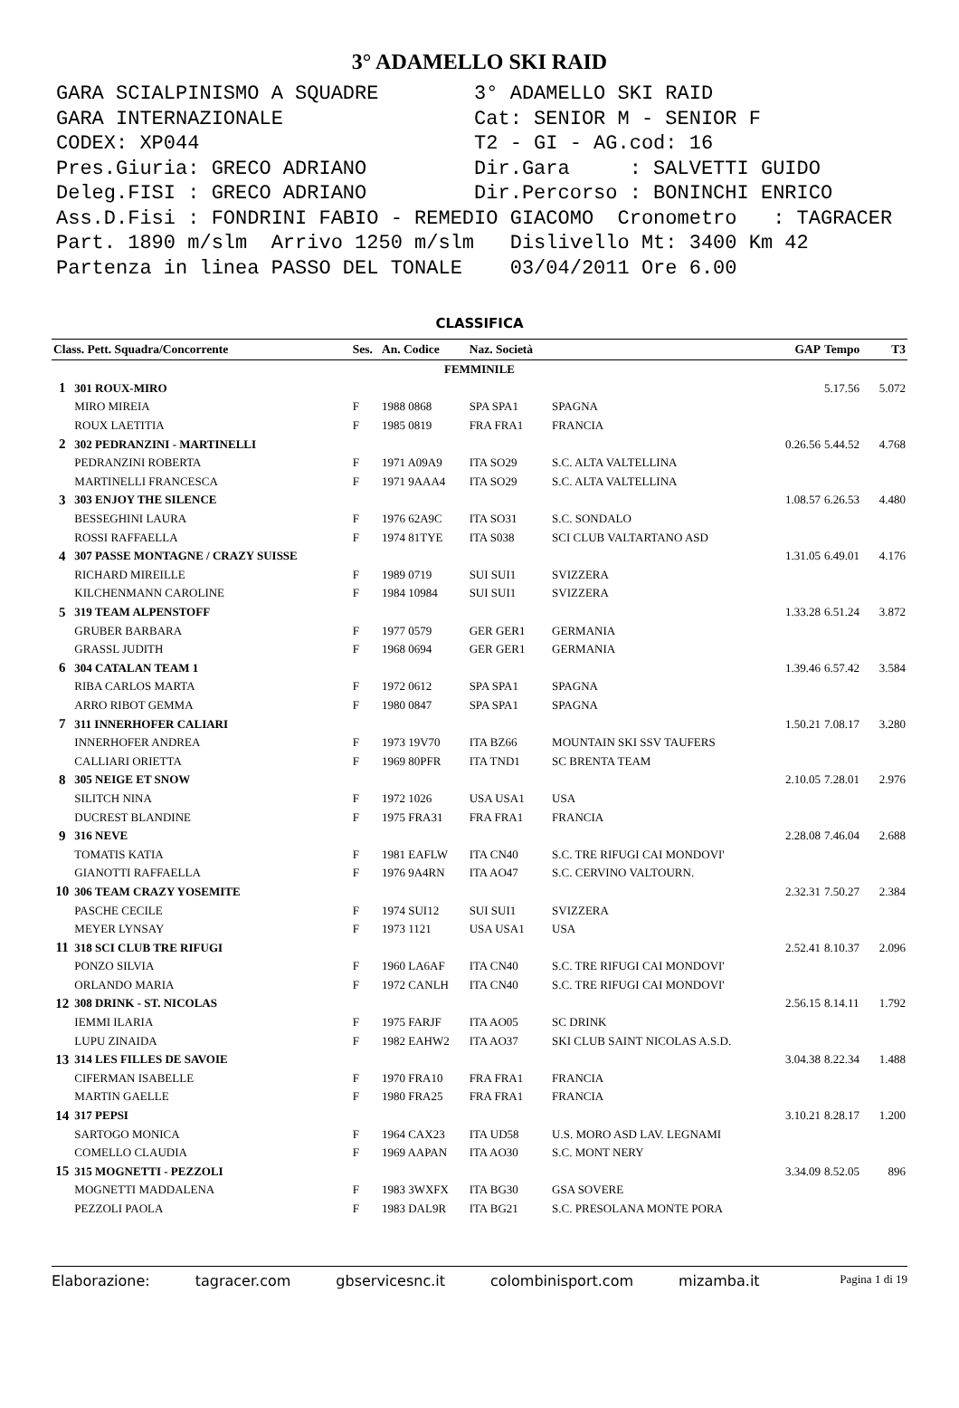3° ADAMELLO SKI RAID
GARA SCIALPINISMO A SQUADRE 3° ADAMELLO SKI RAID GARA INTERNAZIONALE Cat: SENIOR M - SENIOR F CODEX: XP044 T2 - GI - AG.cod: 16 Pres.Giuria: GRECO ADRIANO Dir.Gara : SALVETTI GUIDO Deleg.FISI : GRECO ADRIANO Dir.Percorso : BONINCHI ENRICO Ass.D.Fisi : FONDRINI FABIO - REMEDIO GIACOMO Cronometro : TAGRACER Part. 1890 m/slm Arrivo 1250 m/slm Dislivello Mt: 3400 Km 42 Partenza in linea PASSO DEL TONALE 03/04/2011 Ore 6.00
CLASSIFICA
| Class. Pett. Squadra/Concorrente | | Ses. | An. Codice | Naz. Società | | GAP | Tempo | T3 |
| --- | --- | --- | --- | --- | --- | --- | --- | --- |
| FEMMINILE | | | | | | | | |
| 1 | 301 ROUX-MIRO | | | | | | 5.17.56 | 5.072 |
| | MIRO MIREIA | F | 1988 0868 | SPA SPA1 | SPAGNA | | | |
| | ROUX LAETITIA | F | 1985 0819 | FRA FRA1 | FRANCIA | | | |
| 2 | 302 PEDRANZINI - MARTINELLI | | | | | 0.26.56 | 5.44.52 | 4.768 |
| | PEDRANZINI ROBERTA | F | 1971 A09A9 | ITA SO29 | S.C. ALTA VALTELLINA | | | |
| | MARTINELLI FRANCESCA | F | 1971 9AAA4 | ITA SO29 | S.C. ALTA VALTELLINA | | | |
| 3 | 303 ENJOY THE SILENCE | | | | | 1.08.57 | 6.26.53 | 4.480 |
| | BESSEGHINI LAURA | F | 1976 62A9C | ITA SO31 | S.C. SONDALO | | | |
| | ROSSI RAFFAELLA | F | 1974 81TYE | ITA S038 | SCI CLUB VALTARTANO ASD | | | |
| 4 | 307 PASSE MONTAGNE / CRAZY SUISSE | | | | | 1.31.05 | 6.49.01 | 4.176 |
| | RICHARD MIREILLE | F | 1989 0719 | SUI SUI1 | SVIZZERA | | | |
| | KILCHENMANN CAROLINE | F | 1984 10984 | SUI SUI1 | SVIZZERA | | | |
| 5 | 319 TEAM ALPENSTOFF | | | | | 1.33.28 | 6.51.24 | 3.872 |
| | GRUBER BARBARA | F | 1977 0579 | GER GER1 | GERMANIA | | | |
| | GRASSL JUDITH | F | 1968 0694 | GER GER1 | GERMANIA | | | |
| 6 | 304 CATALAN TEAM 1 | | | | | 1.39.46 | 6.57.42 | 3.584 |
| | RIBA CARLOS MARTA | F | 1972 0612 | SPA SPA1 | SPAGNA | | | |
| | ARRO RIBOT GEMMA | F | 1980 0847 | SPA SPA1 | SPAGNA | | | |
| 7 | 311 INNERHOFER CALIARI | | | | | 1.50.21 | 7.08.17 | 3.280 |
| | INNERHOFER ANDREA | F | 1973 19V70 | ITA BZ66 | MOUNTAIN SKI SSV TAUFERS | | | |
| | CALLIARI ORIETTA | F | 1969 80PFR | ITA TND1 | SC BRENTA TEAM | | | |
| 8 | 305 NEIGE ET SNOW | | | | | 2.10.05 | 7.28.01 | 2.976 |
| | SILITCH NINA | F | 1972 1026 | USA USA1 | USA | | | |
| | DUCREST BLANDINE | F | 1975 FRA31 | FRA FRA1 | FRANCIA | | | |
| 9 | 316 NEVE | | | | | 2.28.08 | 7.46.04 | 2.688 |
| | TOMATIS KATIA | F | 1981 EAFLW | ITA CN40 | S.C. TRE RIFUGI CAI MONDOVI' | | | |
| | GIANOTTI RAFFAELLA | F | 1976 9A4RN | ITA AO47 | S.C. CERVINO VALTOURN. | | | |
| 10 | 306 TEAM CRAZY YOSEMITE | | | | | 2.32.31 | 7.50.27 | 2.384 |
| | PASCHE CECILE | F | 1974 SUI12 | SUI SUI1 | SVIZZERA | | | |
| | MEYER LYNSAY | F | 1973 1121 | USA USA1 | USA | | | |
| 11 | 318 SCI CLUB TRE RIFUGI | | | | | 2.52.41 | 8.10.37 | 2.096 |
| | PONZO SILVIA | F | 1960 LA6AF | ITA CN40 | S.C. TRE RIFUGI CAI MONDOVI' | | | |
| | ORLANDO MARIA | F | 1972 CANLH | ITA CN40 | S.C. TRE RIFUGI CAI MONDOVI' | | | |
| 12 | 308 DRINK - ST. NICOLAS | | | | | 2.56.15 | 8.14.11 | 1.792 |
| | IEMMI ILARIA | F | 1975 FARJF | ITA AO05 | SC DRINK | | | |
| | LUPU ZINAIDA | F | 1982 EAHW2 | ITA AO37 | SKI CLUB SAINT NICOLAS A.S.D. | | | |
| 13 | 314 LES FILLES DE SAVOIE | | | | | 3.04.38 | 8.22.34 | 1.488 |
| | CIFERMAN ISABELLE | F | 1970 FRA10 | FRA FRA1 | FRANCIA | | | |
| | MARTIN GAELLE | F | 1980 FRA25 | FRA FRA1 | FRANCIA | | | |
| 14 | 317 PEPSI | | | | | 3.10.21 | 8.28.17 | 1.200 |
| | SARTOGO MONICA | F | 1964 CAX23 | ITA UD58 | U.S. MORO ASD LAV. LEGNAMI | | | |
| | COMELLO CLAUDIA | F | 1969 AAPAN | ITA AO30 | S.C. MONT NERY | | | |
| 15 | 315 MOGNETTI - PEZZOLI | | | | | 3.34.09 | 8.52.05 | 896 |
| | MOGNETTI MADDALENA | F | 1983 3WXFX | ITA BG30 | GSA SOVERE | | | |
| | PEZZOLI PAOLA | F | 1983 DAL9R | ITA BG21 | S.C. PRESOLANA MONTE PORA | | | |
Elaborazione: tagracer.com gbservicesnc.it colombinisport.com mizamba.it Pagina 1 di 19